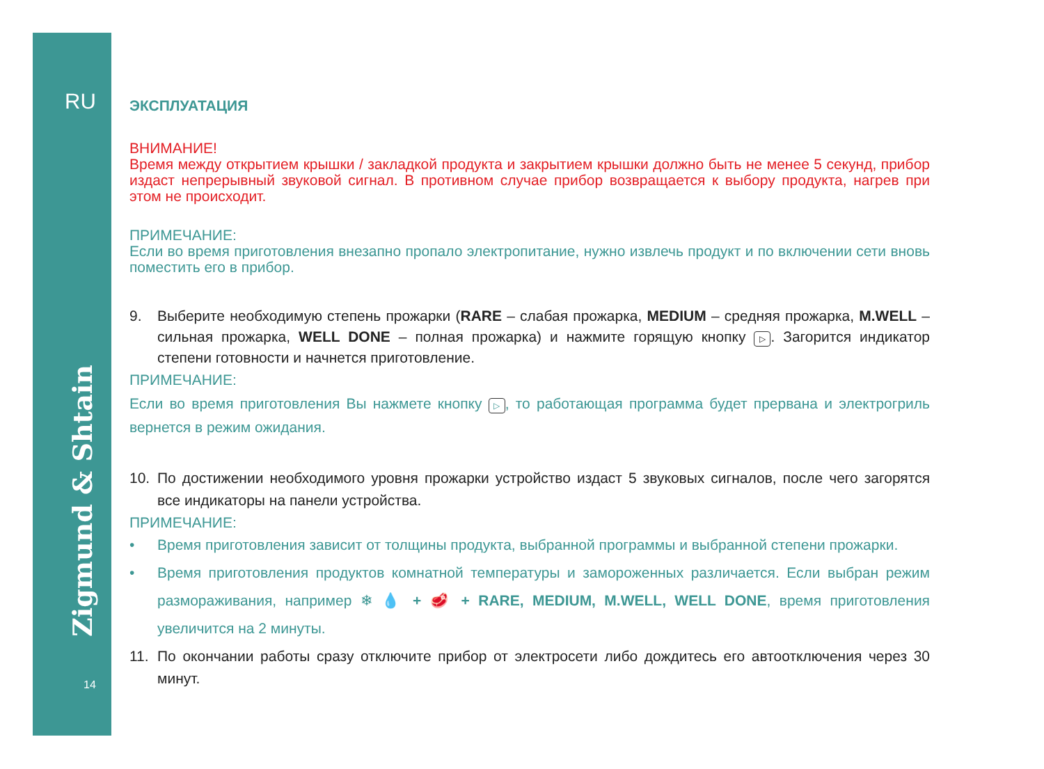RU
Zigmund & Shtain
14
ЭКСПЛУАТАЦИЯ
ВНИМАНИЕ!
Время между открытием крышки / закладкой продукта и закрытием крышки должно быть не менее 5 секунд, прибор издаст непрерывный звуковой сигнал. В противном случае прибор возвращается к выбору продукта, нагрев при этом не происходит.
ПРИМЕЧАНИЕ:
Если во время приготовления внезапно пропало электропитание, нужно извлечь продукт и по включении сети вновь поместить его в прибор.
9. Выберите необходимую степень прожарки (RARE – слабая прожарка, MEDIUM – средняя прожарка, M.WELL – сильная прожарка, WELL DONE – полная прожарка) и нажмите горящую кнопку ▷. Загорится индикатор степени готовности и начнется приготовление.
ПРИМЕЧАНИЕ:
Если во время приготовления Вы нажмете кнопку ▷, то работающая программа будет прервана и электрогриль вернется в режим ожидания.
10. По достижении необходимого уровня прожарки устройство издаст 5 звуковых сигналов, после чего загорятся все индикаторы на панели устройства.
ПРИМЕЧАНИЕ:
• Время приготовления зависит от толщины продукта, выбранной программы и выбранной степени прожарки.
• Время приготовления продуктов комнатной температуры и замороженных различается. Если выбран режим размораживания, например ❄ 💧 + 🥩 + RARE, MEDIUM, M.WELL, WELL DONE, время приготовления увеличится на 2 минуты.
11. По окончании работы сразу отключите прибор от электросети либо дождитесь его автоотключения через 30 минут.